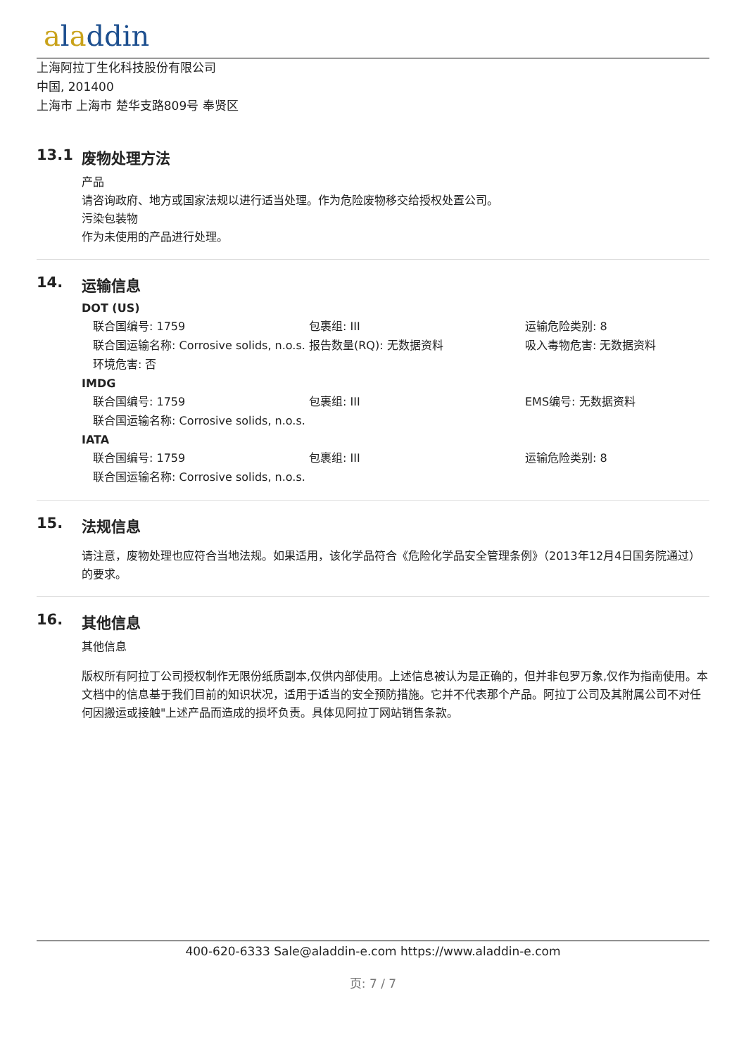aladdin
上海阿拉丁生化科技股份有限公司
中国, 201400
上海市 上海市 楚华支路809号 奉贤区
13.1 废物处理方法
产品
请咨询政府、地方或国家法规以进行适当处理。作为危险废物移交给授权处置公司。
污染包装物
作为未使用的产品进行处理。
14. 运输信息
DOT (US)
| 联合国编号: 1759 | 包裹组: III | 运输危险类别: 8 |
| 联合国运输名称: Corrosive solids, n.o.s. | 报告数量(RQ): 无数据资料 | 吸入毒物危害: 无数据资料 |
| 环境危害: 否 | | |
IMDG
| 联合国编号: 1759 | 包裹组: III | EMS编号: 无数据资料 |
| 联合国运输名称: Corrosive solids, n.o.s. | | |
IATA
| 联合国编号: 1759 | 包裹组: III | 运输危险类别: 8 |
| 联合国运输名称: Corrosive solids, n.o.s. | | |
15. 法规信息
请注意，废物处理也应符合当地法规。如果适用，该化学品符合《危险化学品安全管理条例》（2013年12月4日国务院通过）的要求。
16. 其他信息
其他信息
版权所有阿拉丁公司授权制作无限份纸质副本,仅供内部使用。上述信息被认为是正确的，但并非包罗万象,仅作为指南使用。本文档中的信息基于我们目前的知识状况，适用于适当的安全预防措施。它并不代表那个产品。阿拉丁公司及其附属公司不对任何因搬运或接触"上述产品而造成的损坏负责。具体见阿拉丁网站销售条款。
400-620-6333 Sale@aladdin-e.com https://www.aladdin-e.com
页: 7 / 7